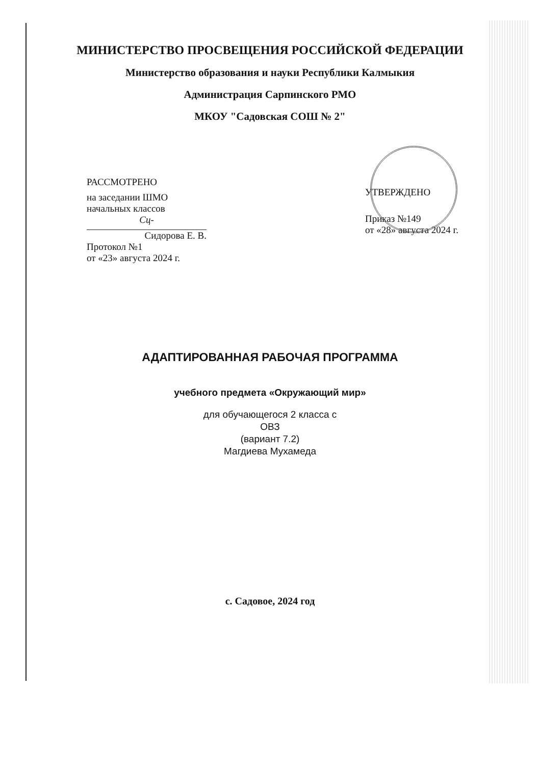МИНИСТЕРСТВО ПРОСВЕЩЕНИЯ РОССИЙСКОЙ ФЕДЕРАЦИИ
Министерство образования и науки Республики Калмыкия
Администрация Сарпинского РМО
МКОУ "Садовская СОШ № 2"
РАССМОТРЕНО
на заседании ШМО
начальных классов
Сц-
Сидорова Е. В.
Протокол №1
от «23» августа 2024 г.
УТВЕРЖДЕНО
Приказ №149
от «28» августа 2024 г.
АДАПТИРОВАННАЯ РАБОЧАЯ ПРОГРАММА
учебного предмета «Окружающий мир»
для обучающегося 2 класса с
ОВЗ
(вариант 7.2)
Магдиева Мухамеда
с. Садовое, 2024 год